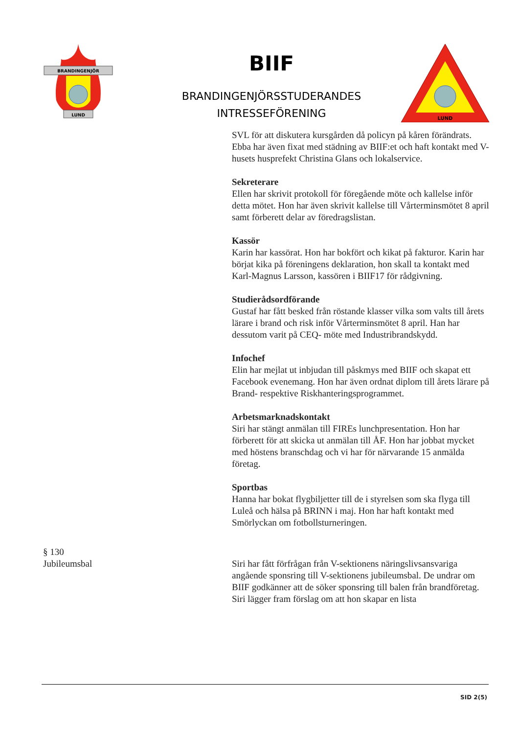BRANDINGENJÖR
LUND
BIIF
BRANDINGENJÖRSSTUDERANDES
INTRESSEFÖRENING
LUND
SVL för att diskutera kursgården då policyn på kåren förändrats. Ebba har även fixat med städning av BIIF:et och haft kontakt med V-husets husprefekt Christina Glans och lokalservice.
Sekreterare
Ellen har skrivit protokoll för föregående möte och kallelse inför detta mötet. Hon har även skrivit kallelse till Vårterminsmötet 8 april samt förberett delar av föredragslistan.
Kassör
Karin har kassörat. Hon har bokfört och kikat på fakturor. Karin har börjat kika på föreningens deklaration, hon skall ta kontakt med Karl-Magnus Larsson, kassören i BIIF17 för rådgivning.
Studierådsordförande
Gustaf har fått besked från röstande klasser vilka som valts till årets lärare i brand och risk inför Vårterminsmötet 8 april. Han har dessutom varit på CEQ- möte med Industribrandskydd.
Infochef
Elin har mejlat ut inbjudan till påskmys med BIIF och skapat ett Facebook evenemang. Hon har även ordnat diplom till årets lärare på Brand- respektive Riskhanteringsprogrammet.
Arbetsmarknadskontakt
Siri har stängt anmälan till FIREs lunchpresentation. Hon har förberett för att skicka ut anmälan till ÅF. Hon har jobbat mycket med höstens branschdag och vi har för närvarande 15 anmälda företag.
Sportbas
Hanna har bokat flygbiljetter till de i styrelsen som ska flyga till Luleå och hälsa på BRINN i maj. Hon har haft kontakt med Smörlyckan om fotbollsturneringen.
§ 130
Jubileumsbal
Siri har fått förfrågan från V-sektionens näringslivsansvariga angående sponsring till V-sektionens jubileumsbal. De undrar om BIIF godkänner att de söker sponsring till balen från brandföretag. Siri lägger fram förslag om att hon skapar en lista
SID 2(5)